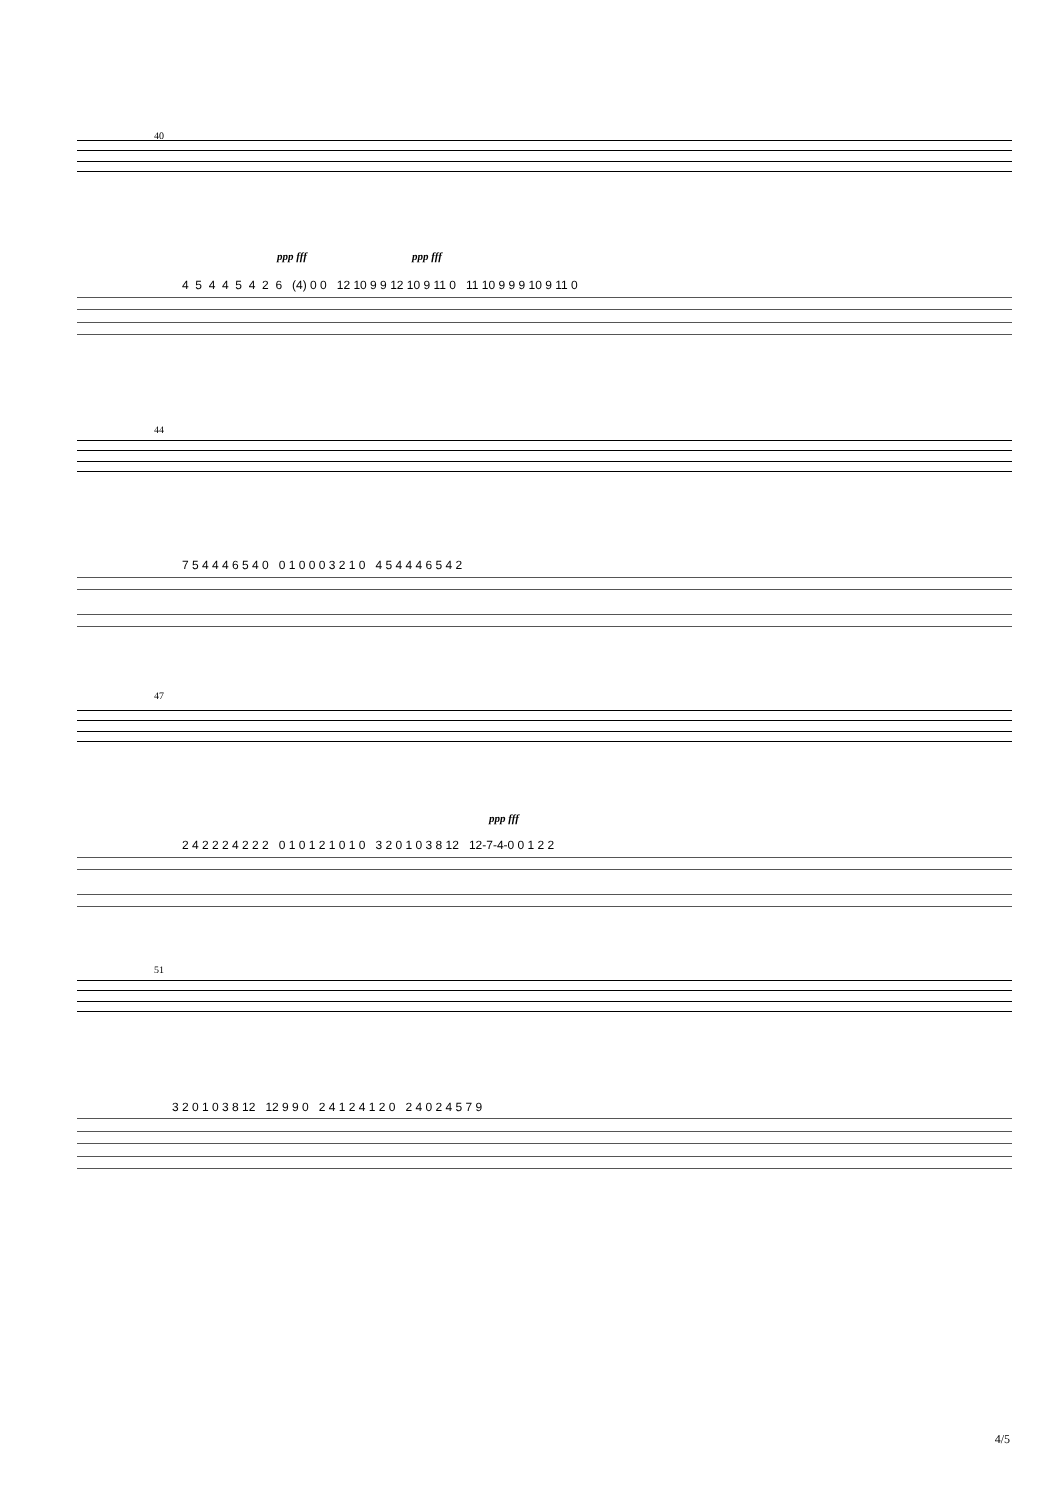40
ppp fff ppp fff
4 5 4 4 5 4 2 6 (4) 0 0 12 10 9 9 12 10 9 11 0 11 10 9 9 9 10 9 11 0
44
7 5 4 4 4 6 5 4 0 0 1 0 0 0 3 2 1 0 4 5 4 4 4 6 5 4 2
47
ppp fff
2 4 2 2 2 4 2 2 2 0 1 0 1 2 1 0 1 0 3 2 0 1 0 3 8 12 12-7-4-0 0 1 2 2
51
3 2 0 1 0 3 8 12 12 9 9 0 2 4 1 2 4 1 2 0 2 4 0 2 4 5 7 9
4/5